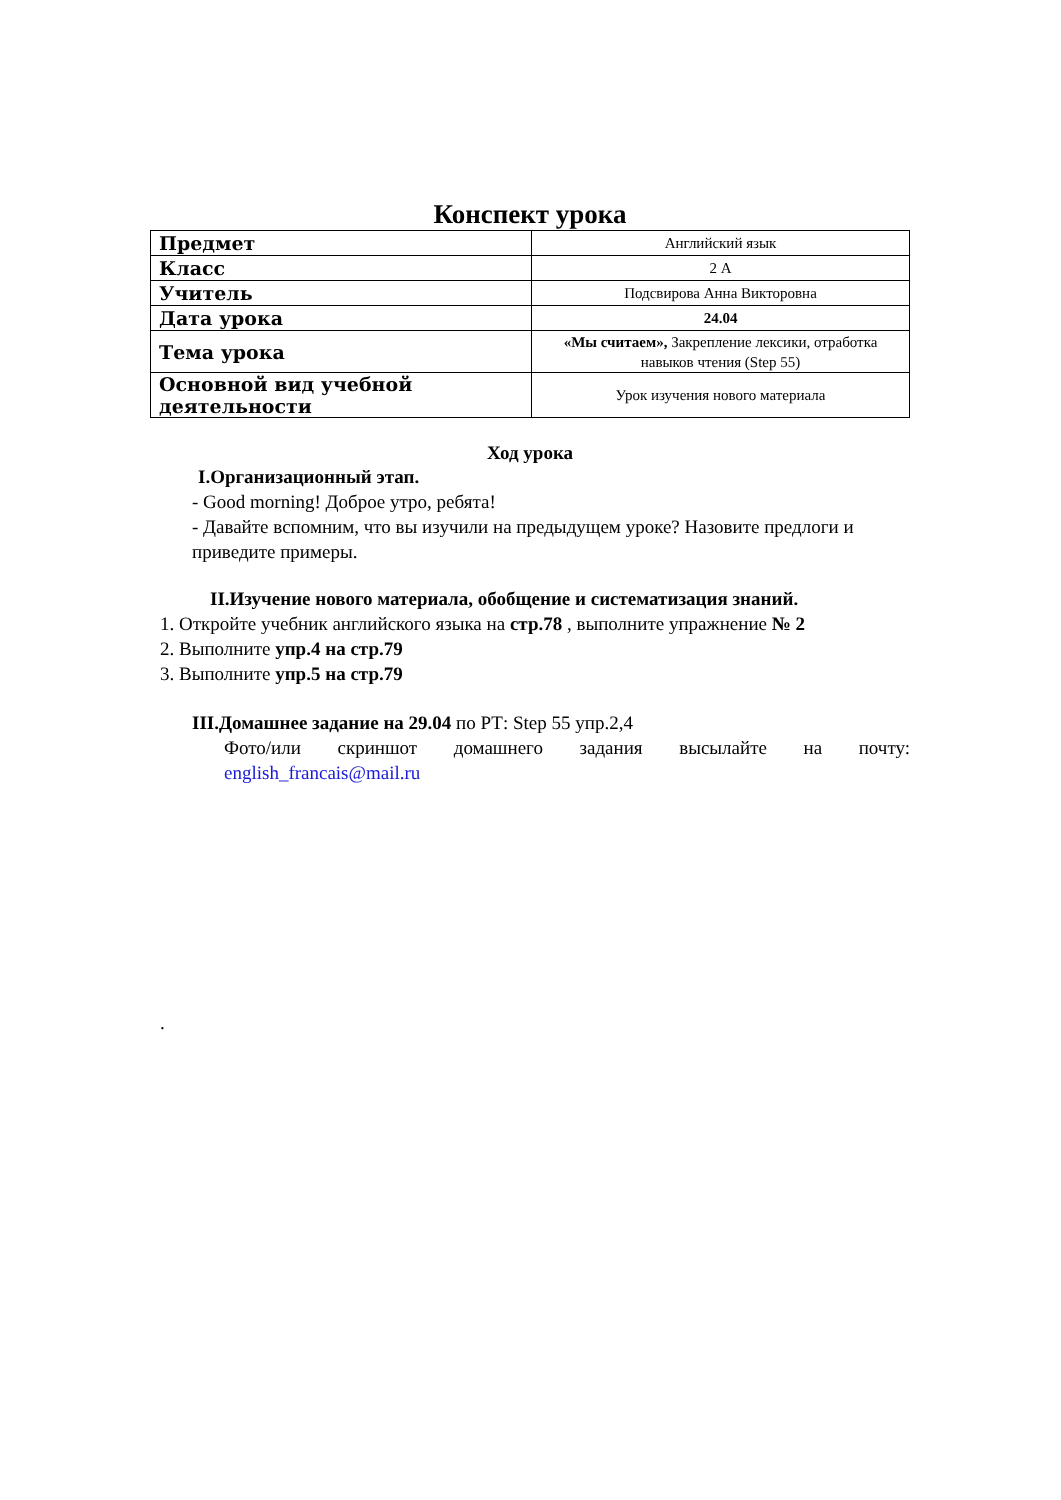Конспект урока
| Предмет | Английский язык |
| Класс | 2 А |
| Учитель | Подсвирова Анна Викторовна |
| Дата урока | 24.04 |
| Тема урока | «Мы считаем», Закрепление лексики, отработка навыков чтения (Step 55) |
| Основной вид учебной деятельности | Урок изучения нового материала |
Ход урока
I.Организационный этап.
- Good morning! Доброе утро, ребята!
- Давайте вспомним, что вы изучили на предыдущем уроке? Назовите предлоги и приведите примеры.
II.Изучение нового материала, обобщение и систематизация знаний.
1. Откройте учебник английского языка на стр.78 , выполните упражнение № 2
2. Выполните упр.4 на стр.79
3. Выполните упр.5 на стр.79
III.Домашнее задание на 29.04 по РТ: Step 55 упр.2,4
Фото/или скриншот домашнего задания высылайте на почту: english_francais@mail.ru
.